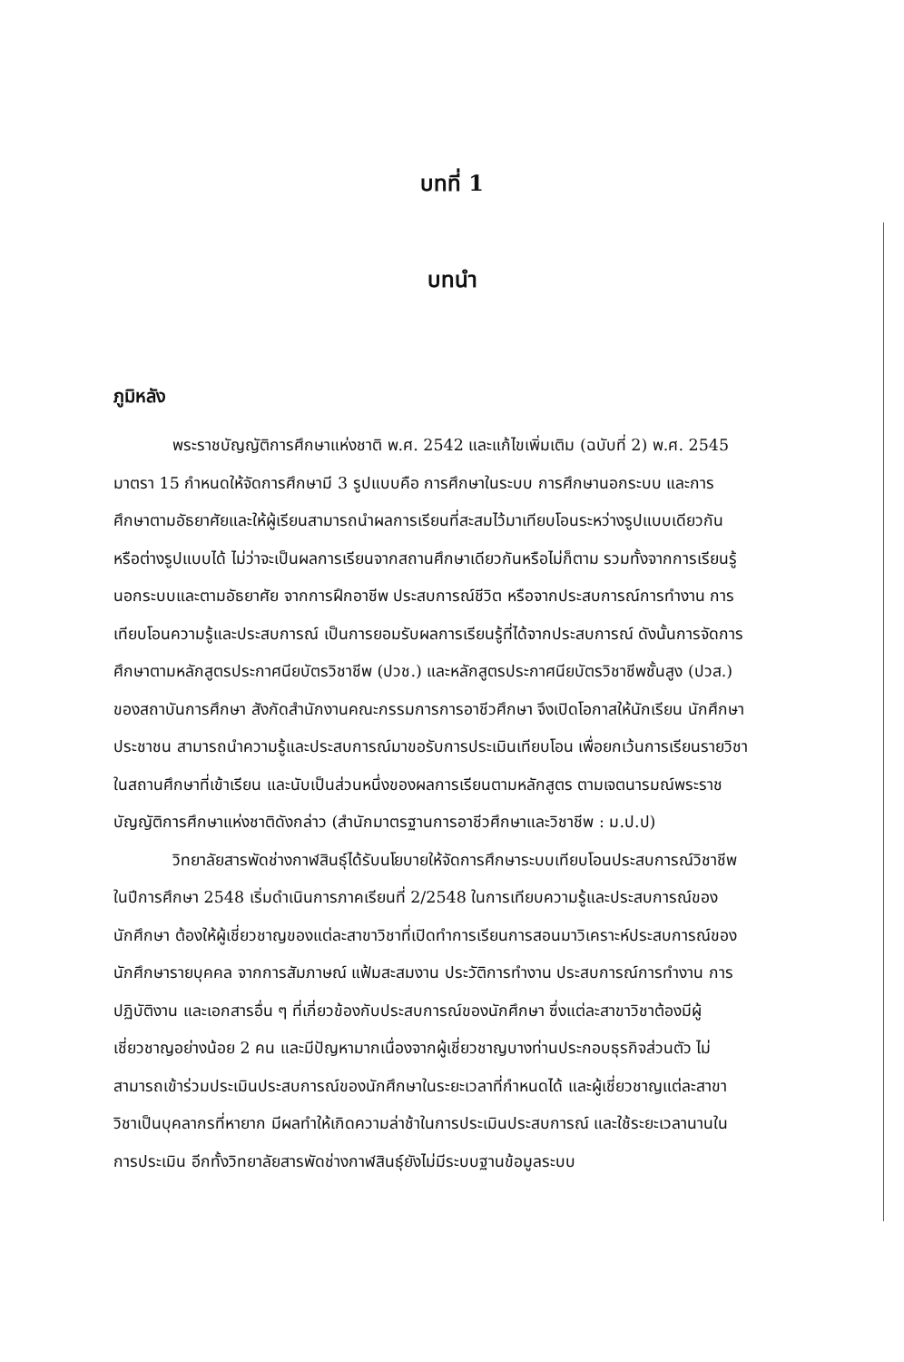บทที่ 1
บทนำ
ภูมิหลัง
พระราชบัญญัติการศึกษาแห่งชาติ พ.ศ. 2542 และแก้ไขเพิ่มเติม (ฉบับที่ 2) พ.ศ. 2545 มาตรา 15 กำหนดให้จัดการศึกษามี 3 รูปแบบคือ การศึกษาในระบบ การศึกษานอกระบบ และการศึกษาตามอัธยาศัยและให้ผู้เรียนสามารถนำผลการเรียนที่สะสมไว้มาเทียบโอนระหว่างรูปแบบเดียวกัน หรือต่างรูปแบบได้ ไม่ว่าจะเป็นผลการเรียนจากสถานศึกษาเดียวกันหรือไม่ก็ตาม รวมทั้งจากการเรียนรู้นอกระบบและตามอัธยาศัย จากการฝึกอาชีพ ประสบการณ์ชีวิต หรือจากประสบการณ์การทำงาน การเทียบโอนความรู้และประสบการณ์ เป็นการยอมรับผลการเรียนรู้ที่ได้จากประสบการณ์ ดังนั้นการจัดการศึกษาตามหลักสูตรประกาศนียบัตรวิชาชีพ (ปวช.) และหลักสูตรประกาศนียบัตรวิชาชีพชั้นสูง (ปวส.) ของสถาบันการศึกษา สังกัดสำนักงานคณะกรรมการการอาชีวศึกษา จึงเปิดโอกาสให้นักเรียน นักศึกษา ประชาชน สามารถนำความรู้และประสบการณ์มาขอรับการประเมินเทียบโอน เพื่อยกเว้นการเรียนรายวิชาในสถานศึกษาที่เข้าเรียน และนับเป็นส่วนหนึ่งของผลการเรียนตามหลักสูตร ตามเจตนารมณ์พระราชบัญญัติการศึกษาแห่งชาติดังกล่าว (สำนักมาตรฐานการอาชีวศึกษาและวิชาชีพ : ม.ป.ป)
วิทยาลัยสารพัดช่างกาฬสินธุ์ได้รับนโยบายให้จัดการศึกษาระบบเทียบโอนประสบการณ์วิชาชีพ ในปีการศึกษา 2548 เริ่มดำเนินการภาคเรียนที่ 2/2548 ในการเทียบความรู้และประสบการณ์ของนักศึกษา ต้องให้ผู้เชี่ยวชาญของแต่ละสาขาวิชาที่เปิดทำการเรียนการสอนมาวิเคราะห์ประสบการณ์ของนักศึกษารายบุคคล จากการสัมภาษณ์ แฟ้มสะสมงาน ประวัติการทำงาน ประสบการณ์การทำงาน การปฏิบัติงาน และเอกสารอื่น ๆ ที่เกี่ยวข้องกับประสบการณ์ของนักศึกษา ซึ่งแต่ละสาขาวิชาต้องมีผู้เชี่ยวชาญอย่างน้อย 2 คน และมีปัญหามากเนื่องจากผู้เชี่ยวชาญบางท่านประกอบธุรกิจส่วนตัว ไม่สามารถเข้าร่วมประเมินประสบการณ์ของนักศึกษาในระยะเวลาที่กำหนดได้ และผู้เชี่ยวชาญแต่ละสาขาวิชาเป็นบุคลากรที่หายาก มีผลทำให้เกิดความล่าช้าในการประเมินประสบการณ์ และใช้ระยะเวลานานในการประเมิน อีกทั้งวิทยาลัยสารพัดช่างกาฬสินธุ์ยังไม่มีระบบฐานข้อมูลระบบ